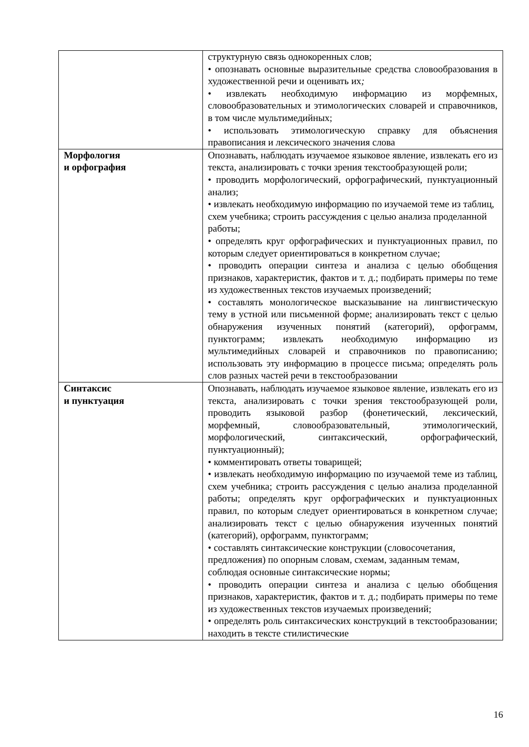| | структурную связь однокоренных слов; • опознавать основные выразительные средства словообразования в художественной речи и оценивать их ; • извлекать необходимую информацию из морфемных, словообразовательных и этимологических словарей и справочников, в том числе мультимедийных; • использовать этимологическую справку для объяснения правописания и лексического значения слова |
| Морфология и орфография | Опознавать, наблюдать изучаемое языковое явление, извлекать его из текста, анализировать с точки зрения текстообразующей роли; • проводить морфологический, орфографический, пунктуационный анализ; • извлекать необходимую информацию по изучаемой теме из таблиц, схем учебника; строить рассуждения с целью анализа проделанной работы; • определять круг орфографических и пунктуационных правил, по которым следует ориентироваться в конкретном случае; • проводить операции синтеза и анализа с целью обобщения признаков, характеристик, фактов и т. д.; подбирать примеры по теме из художественных текстов изучаемых произведений; • составлять монологическое высказывание на лингвистическую тему в устной или письменной форме; анализировать текст с целью обнаружения изученных понятий (категорий), орфограмм, пунктограмм; извлекать необходимую информацию из мультимедийных словарей и справочников по правописанию; использовать эту информацию в процессе письма; определять роль слов разных частей речи в текстообразовании |
| Синтаксис и пунктуация | Опознавать, наблюдать изучаемое языковое явление, извлекать его из текста, анализировать с точки зрения текстообразующей роли, проводить языковой разбор (фонетический, лексический, морфемный, словообразовательный, этимологический, морфологический, синтаксический, орфографический, пунктуационный); • комментировать ответы товарищей; • извлекать необходимую информацию по изучаемой теме из таблиц, схем учебника; строить рассуждения с целью анализа проделанной работы; определять круг орфографических и пунктуационных правил, по которым следует ориентироваться в конкретном случае; анализировать текст с целью обнаружения изученных понятий (категорий), орфограмм, пунктограмм; • составлять синтаксические конструкции (словосочетания, предложения) по опорным словам, схемам, заданным темам, соблюдая основные синтаксические нормы; • проводить операции синтеза и анализа с целью обобщения признаков, характеристик, фактов и т. д.; подбирать примеры по теме из художественных текстов изучаемых произведений; • определять роль синтаксических конструкций в текстообразовании; находить в тексте стилистические |
16